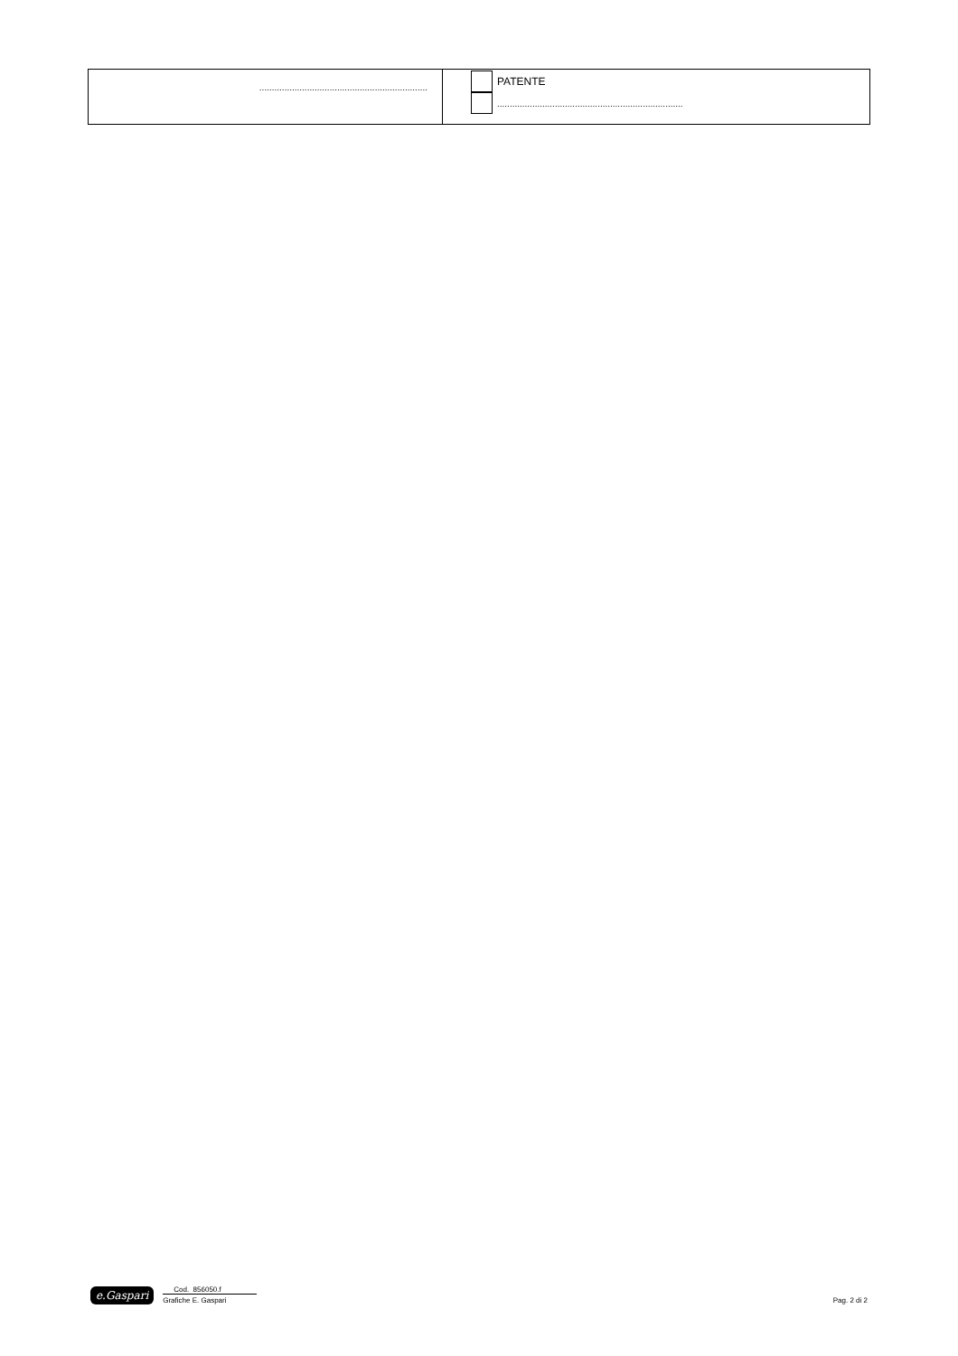| ................................................................... | PATENTE .......................................................................... |
e.Gaspari
Cod. 856050.f
Grafiche E. Gaspari
Pag. 2 di 2